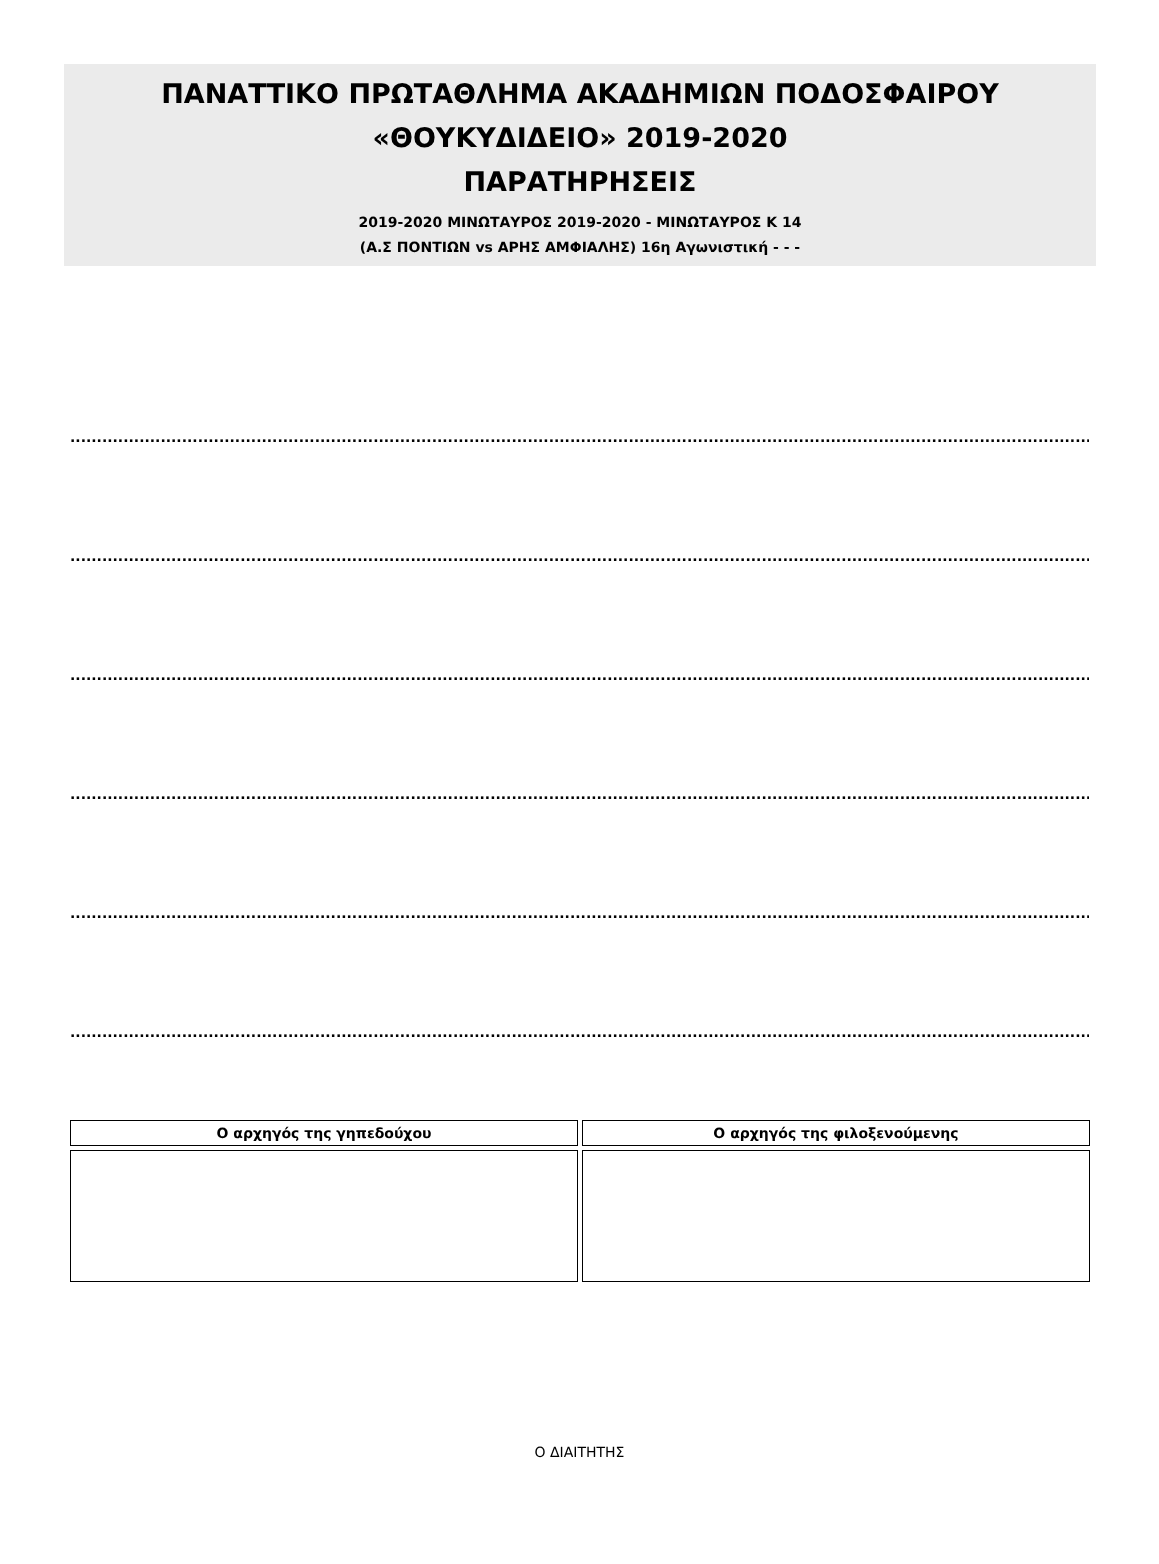ΠΑΝΑΤΤΙΚΟ ΠΡΩΤΑΘΛΗΜΑ ΑΚΑΔΗΜΙΩΝ ΠΟΔΟΣΦΑΙΡΟΥ
«ΘΟΥΚΥΔΙΔΕΙΟ» 2019-2020
ΠΑΡΑΤΗΡΗΣΕΙΣ
2019-2020 ΜΙΝΩΤΑΥΡΟΣ 2019-2020 - ΜΙΝΩΤΑΥΡΟΣ Κ 14
(Α.Σ ΠΟΝΤΙΩΝ vs ΑΡΗΣ ΑΜΦΙΑΛΗΣ) 16η Αγωνιστική - - -
.......................................................................................................................................................................................................................................
.......................................................................................................................................................................................................................................
.......................................................................................................................................................................................................................................
.......................................................................................................................................................................................................................................
.......................................................................................................................................................................................................................................
.......................................................................................................................................................................................................................................
| Ο αρχηγός της γηπεδούχου | Ο αρχηγός της φιλοξενούμενης |
Ο ΔΙΑΙΤΗΤΗΣ